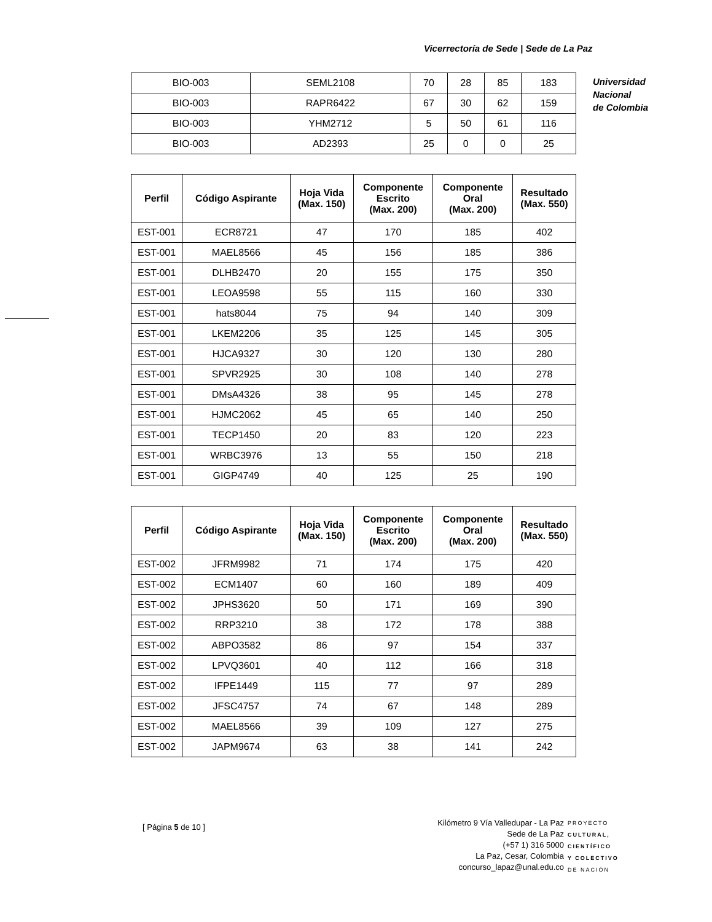Vicerrectoría de Sede | Sede de La Paz
Universidad
Nacional
de Colombia
| BIO-003 | SEML2108 | 70 | 28 | 85 | 183 |
| BIO-003 | RAPR6422 | 67 | 30 | 62 | 159 |
| BIO-003 | YHM2712 | 5 | 50 | 61 | 116 |
| BIO-003 | AD2393 | 25 | 0 | 0 | 25 |
| Perfil | Código Aspirante | Hoja Vida (Max. 150) | Componente Escrito (Max. 200) | Componente Oral (Max. 200) | Resultado (Max. 550) |
| --- | --- | --- | --- | --- | --- |
| EST-001 | ECR8721 | 47 | 170 | 185 | 402 |
| EST-001 | MAEL8566 | 45 | 156 | 185 | 386 |
| EST-001 | DLHB2470 | 20 | 155 | 175 | 350 |
| EST-001 | LEOA9598 | 55 | 115 | 160 | 330 |
| EST-001 | hats8044 | 75 | 94 | 140 | 309 |
| EST-001 | LKEM2206 | 35 | 125 | 145 | 305 |
| EST-001 | HJCA9327 | 30 | 120 | 130 | 280 |
| EST-001 | SPVR2925 | 30 | 108 | 140 | 278 |
| EST-001 | DMsA4326 | 38 | 95 | 145 | 278 |
| EST-001 | HJMC2062 | 45 | 65 | 140 | 250 |
| EST-001 | TECP1450 | 20 | 83 | 120 | 223 |
| EST-001 | WRBC3976 | 13 | 55 | 150 | 218 |
| EST-001 | GIGP4749 | 40 | 125 | 25 | 190 |
| Perfil | Código Aspirante | Hoja Vida (Max. 150) | Componente Escrito (Max. 200) | Componente Oral (Max. 200) | Resultado (Max. 550) |
| --- | --- | --- | --- | --- | --- |
| EST-002 | JFRM9982 | 71 | 174 | 175 | 420 |
| EST-002 | ECM1407 | 60 | 160 | 189 | 409 |
| EST-002 | JPHS3620 | 50 | 171 | 169 | 390 |
| EST-002 | RRP3210 | 38 | 172 | 178 | 388 |
| EST-002 | ABPO3582 | 86 | 97 | 154 | 337 |
| EST-002 | LPVQ3601 | 40 | 112 | 166 | 318 |
| EST-002 | IFPE1449 | 115 | 77 | 97 | 289 |
| EST-002 | JFSC4757 | 74 | 67 | 148 | 289 |
| EST-002 | MAEL8566 | 39 | 109 | 127 | 275 |
| EST-002 | JAPM9674 | 63 | 38 | 141 | 242 |
[ Página 5 de 10 ]
Kilómetro 9 Vía Valledupar - La Paz
Sede de La Paz
(+57 1) 316 5000
La Paz, Cesar, Colombia
concurso_lapaz@unal.edu.co
PROYECTO
CULTURAL,
CIENTÍFICO
Y COLECTIVO
DE NACIÓN